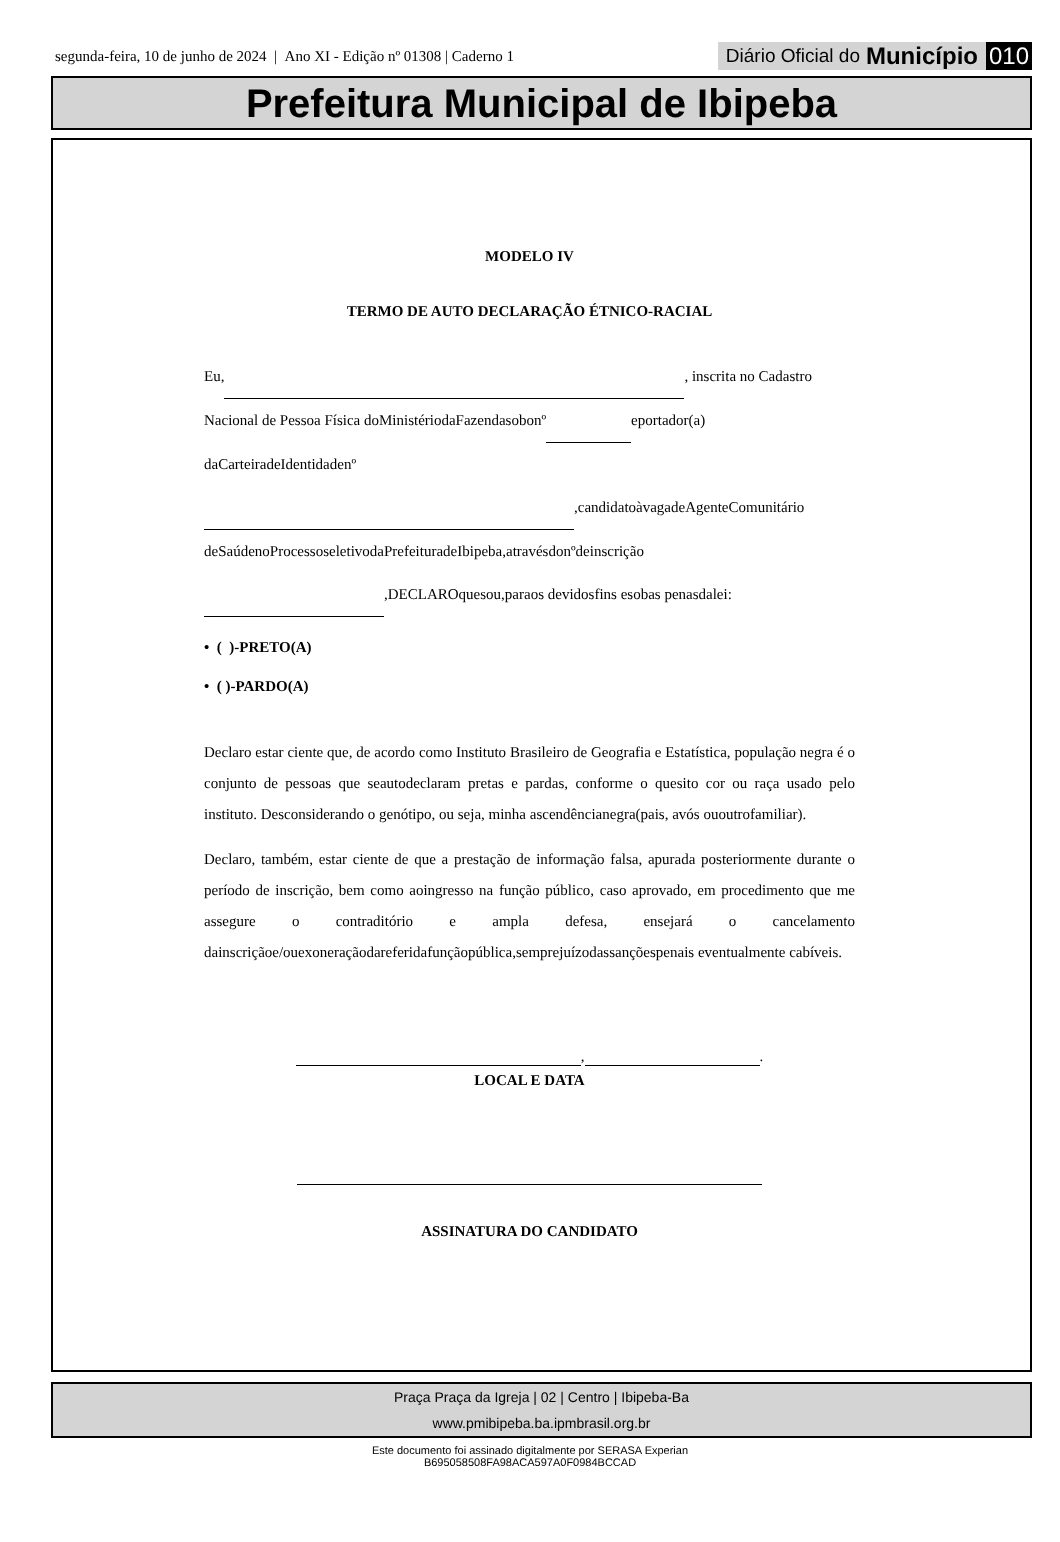segunda-feira, 10 de junho de 2024 | Ano XI - Edição nº 01308 | Caderno 1
Diário Oficial do Município 010
Prefeitura Municipal de Ibipeba
MODELO IV
TERMO DE AUTO DECLARAÇÃO ÉTNICO-RACIAL
Eu, , inscrita no Cadastro
Nacional de Pessoa Física doMinistériodaFazendasobonº eportador(a)
daCarteiradeIdentidadenº
,candidatoàvagadeAgenteComunitário
deSaúdenoProcessoseletivodaPrefeituradeIbipeba,atravésdonºdeinscrição
,DECLAROquesou,paraos devidosfins esobas penasdalei:
• ( )-PRETO(A)
• ( )-PARDO(A)
Declaro estar ciente que, de acordo como Instituto Brasileiro de Geografia e Estatística, população negra é o conjunto de pessoas que seautodeclaram pretas e pardas, conforme o quesito cor ou raça usado pelo instituto. Desconsiderando o genótipo, ou seja, minha ascendêncianegra(pais, avós ououtrofamiliar).
Declaro, também, estar ciente de que a prestação de informação falsa, apurada posteriormente durante o período de inscrição, bem como aoingresso na função público, caso aprovado, em procedimento que me assegure o contraditório e ampla defesa, ensejará o cancelamento dainscriçãoe/ouexoneraçãodareferidafunçãopública,semprejuízodassançõespenais eventualmente cabíveis.
, .
LOCAL E DATA
ASSINATURA DO CANDIDATO
Praça Praça da Igreja | 02 | Centro | Ibipeba-Ba
www.pmibipeba.ba.ipmbrasil.org.br
Este documento foi assinado digitalmente por SERASA Experian
B695058508FA98ACA597A0F0984BCCAD